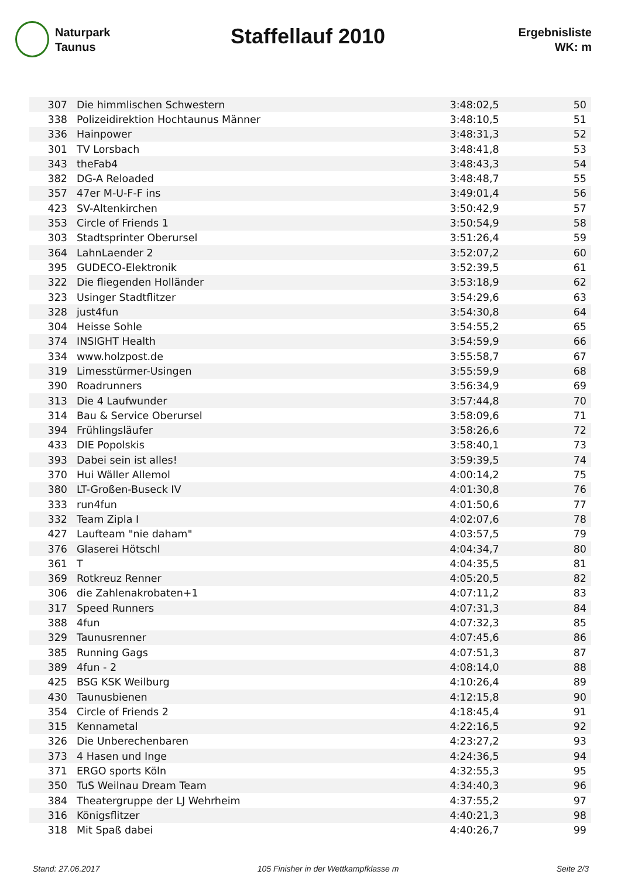Naturpark
Taunus
Staffellauf 2010
Ergebnisliste
WK: m
| 307 | Die himmlischen Schwestern | 3:48:02,5 | 50 |
| 338 | Polizeidirektion Hochtaunus Männer | 3:48:10,5 | 51 |
| 336 | Hainpower | 3:48:31,3 | 52 |
| 301 | TV Lorsbach | 3:48:41,8 | 53 |
| 343 | theFab4 | 3:48:43,3 | 54 |
| 382 | DG-A Reloaded | 3:48:48,7 | 55 |
| 357 | 47er M-U-F-F ins | 3:49:01,4 | 56 |
| 423 | SV-Altenkirchen | 3:50:42,9 | 57 |
| 353 | Circle of Friends 1 | 3:50:54,9 | 58 |
| 303 | Stadtsprinter Oberursel | 3:51:26,4 | 59 |
| 364 | LahnLaender 2 | 3:52:07,2 | 60 |
| 395 | GUDECO-Elektronik | 3:52:39,5 | 61 |
| 322 | Die fliegenden Holländer | 3:53:18,9 | 62 |
| 323 | Usinger Stadtflitzer | 3:54:29,6 | 63 |
| 328 | just4fun | 3:54:30,8 | 64 |
| 304 | Heisse Sohle | 3:54:55,2 | 65 |
| 374 | INSIGHT Health | 3:54:59,9 | 66 |
| 334 | www.holzpost.de | 3:55:58,7 | 67 |
| 319 | Limesstürmer-Usingen | 3:55:59,9 | 68 |
| 390 | Roadrunners | 3:56:34,9 | 69 |
| 313 | Die 4 Laufwunder | 3:57:44,8 | 70 |
| 314 | Bau & Service Oberursel | 3:58:09,6 | 71 |
| 394 | Frühlingsläufer | 3:58:26,6 | 72 |
| 433 | DIE Popolskis | 3:58:40,1 | 73 |
| 393 | Dabei sein ist alles! | 3:59:39,5 | 74 |
| 370 | Hui Wäller Allemol | 4:00:14,2 | 75 |
| 380 | LT-Großen-Buseck IV | 4:01:30,8 | 76 |
| 333 | run4fun | 4:01:50,6 | 77 |
| 332 | Team Zipla I | 4:02:07,6 | 78 |
| 427 | Laufteam "nie daham" | 4:03:57,5 | 79 |
| 376 | Glaserei Hötschl | 4:04:34,7 | 80 |
| 361 | T | 4:04:35,5 | 81 |
| 369 | Rotkreuz Renner | 4:05:20,5 | 82 |
| 306 | die Zahlenakrobaten+1 | 4:07:11,2 | 83 |
| 317 | Speed Runners | 4:07:31,3 | 84 |
| 388 | 4fun | 4:07:32,3 | 85 |
| 329 | Taunusrenner | 4:07:45,6 | 86 |
| 385 | Running Gags | 4:07:51,3 | 87 |
| 389 | 4fun - 2 | 4:08:14,0 | 88 |
| 425 | BSG KSK Weilburg | 4:10:26,4 | 89 |
| 430 | Taunusbienen | 4:12:15,8 | 90 |
| 354 | Circle of Friends 2 | 4:18:45,4 | 91 |
| 315 | Kennametal | 4:22:16,5 | 92 |
| 326 | Die Unberechenbaren | 4:23:27,2 | 93 |
| 373 | 4 Hasen und Inge | 4:24:36,5 | 94 |
| 371 | ERGO sports Köln | 4:32:55,3 | 95 |
| 350 | TuS Weilnau Dream Team | 4:34:40,3 | 96 |
| 384 | Theatergruppe der LJ Wehrheim | 4:37:55,2 | 97 |
| 316 | Königsflitzer | 4:40:21,3 | 98 |
| 318 | Mit Spaß dabei | 4:40:26,7 | 99 |
Stand: 27.06.2017 105 Finisher in der Wettkampfklasse m Seite 2/3